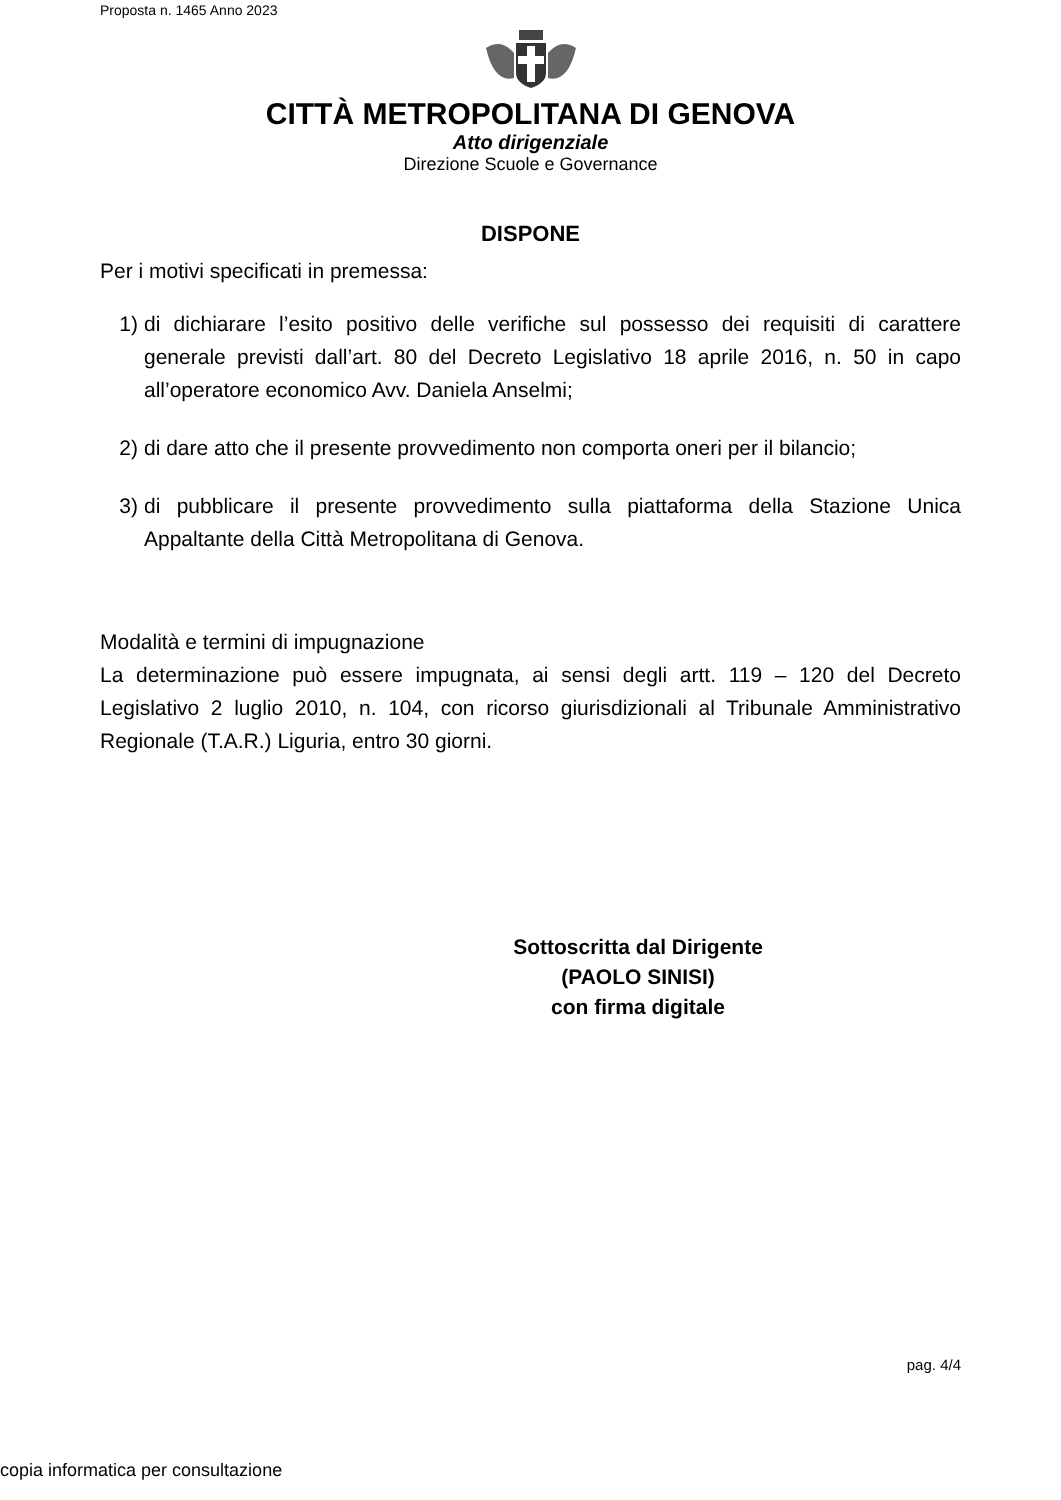Proposta n. 1465 Anno 2023
CITTÀ METROPOLITANA DI GENOVA
Atto dirigenziale
Direzione Scuole e Governance
DISPONE
Per i motivi specificati in premessa:
1) di dichiarare l’esito positivo delle verifiche sul possesso dei requisiti di carattere generale previsti dall’art. 80 del Decreto Legislativo 18 aprile 2016, n. 50 in capo all’operatore economico Avv. Daniela Anselmi;
2) di dare atto che il presente provvedimento non comporta oneri per il bilancio;
3) di pubblicare il presente provvedimento sulla piattaforma della Stazione Unica Appaltante della Città Metropolitana di Genova.
Modalità e termini di impugnazione
La determinazione può essere impugnata, ai sensi degli artt. 119 – 120 del Decreto Legislativo 2 luglio 2010, n. 104, con ricorso giurisdizionali al Tribunale Amministrativo Regionale (T.A.R.) Liguria, entro 30 giorni.
Sottoscritta dal Dirigente
(PAOLO SINISI)
con firma digitale
pag. 4/4
copia informatica per consultazione